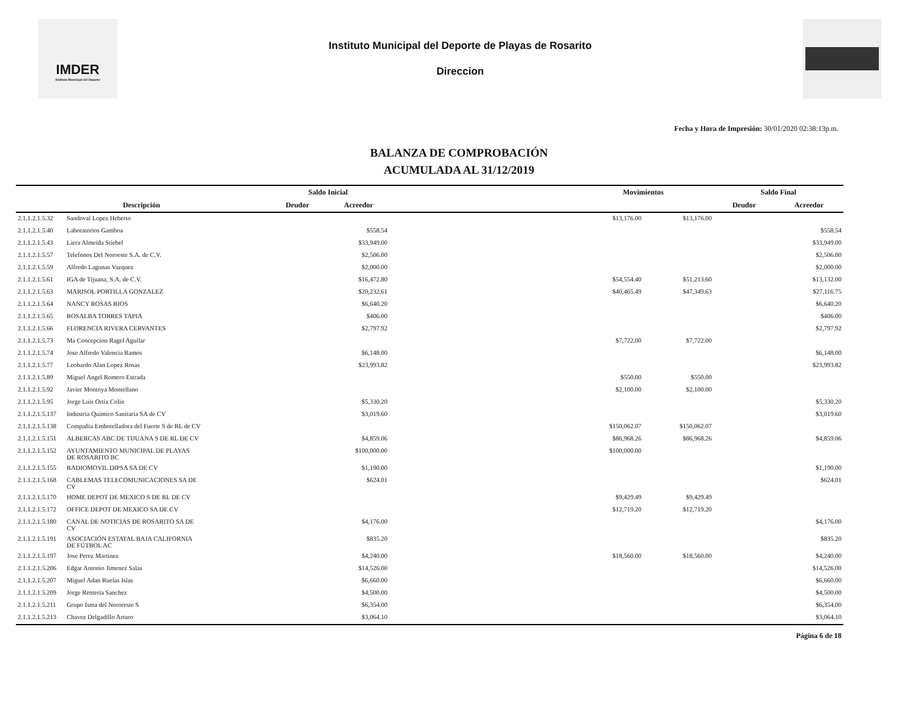IMDER
Instituto Municipal del Deporte
Instituto Municipal del Deporte de Playas de Rosarito
Direccion
Fecha y Hora de Impresión: 30/01/2020 02:38:13p.m.
BALANZA DE COMPROBACIÓN
ACUMULADA AL 31/12/2019
| | | Saldo Inicial | | | Movimientos | | Saldo Final | |
| --- | --- | --- | --- | --- | --- | --- | --- | --- |
| Descripción | | Deudor | Acreedor | | | | Deudor | Acreedor |
| 2.1.1.2.1.5.32 | Sandoval Lopez Heberto | | | | $13,176.00 | $13,176.00 | | |
| 2.1.1.2.1.5.40 | Laboratorios Gamboa | | $558.54 | | | | | $558.54 |
| 2.1.1.2.1.5.43 | Liera Almeida Stiebel | | $33,949.00 | | | | | $33,949.00 |
| 2.1.1.2.1.5.57 | Telefonos Del Noroeste S.A. de C.V. | | $2,506.00 | | | | | $2,506.00 |
| 2.1.1.2.1.5.59 | Alfredo Lagunas Vazquez | | $2,000.00 | | | | | $2,000.00 |
| 2.1.1.2.1.5.61 | IGA de Tijuana, S.A. de C.V. | | $16,472.80 | | $54,554.40 | $51,213.60 | | $13,132.00 |
| 2.1.1.2.1.5.63 | MARISOL PORTILLA GONZALEZ | | $20,232.61 | | $40,465.49 | $47,349.63 | | $27,116.75 |
| 2.1.1.2.1.5.64 | NANCY ROSAS RIOS | | $6,640.20 | | | | | $6,640.20 |
| 2.1.1.2.1.5.65 | ROSALBA TORRES TAPIA | | $406.00 | | | | | $406.00 |
| 2.1.1.2.1.5.66 | FLORENCIA RIVERA CERVANTES | | $2,797.92 | | | | | $2,797.92 |
| 2.1.1.2.1.5.73 | Ma Concepcion Ragel Aguilar | | | | $7,722.00 | $7,722.00 | | |
| 2.1.1.2.1.5.74 | Jose Alfredo Valencia Ramos | | $6,148.00 | | | | | $6,148.00 |
| 2.1.1.2.1.5.77 | Leobardo Alan Lopez Rosas | | $23,993.82 | | | | | $23,993.82 |
| 2.1.1.2.1.5.89 | Miguel Angel Romero Estrada | | | | $550.00 | $550.00 | | |
| 2.1.1.2.1.5.92 | Javier Montoya Montellano | | | | $2,100.00 | $2,100.00 | | |
| 2.1.1.2.1.5.95 | Jorge Luis Ortiz Colin | | $5,330.20 | | | | | $5,330.20 |
| 2.1.1.2.1.5.137 | Industria Quimico Sanitaria SA de CV | | $3,019.60 | | | | | $3,019.60 |
| 2.1.1.2.1.5.138 | Compañia Embotelladora del Fuerte S de RL de CV | | | | $150,062.07 | $150,062.07 | | |
| 2.1.1.2.1.5.151 | ALBERCAS ABC DE TIJUANA S DE RL DE CV | | $4,859.06 | | $86,968.26 | $86,968.26 | | $4,859.06 |
| 2.1.1.2.1.5.152 | AYUNTAMIENTO MUNICIPAL DE PLAYAS DE ROSARITO BC | | $100,000.00 | | $100,000.00 | | | |
| 2.1.1.2.1.5.155 | RADIOMOVIL DIPSA SA DE CV | | $1,190.00 | | | | | $1,190.00 |
| 2.1.1.2.1.5.168 | CABLEMAS TELECOMUNICACIONES SA DE CV | | $624.01 | | | | | $624.01 |
| 2.1.1.2.1.5.170 | HOME DEPOT DE MEXICO S DE RL DE CV | | | | $9,429.49 | $9,429.49 | | |
| 2.1.1.2.1.5.172 | OFFICE DEPOT DE MEXICO SA DE CV | | | | $12,719.20 | $12,719.20 | | |
| 2.1.1.2.1.5.180 | CANAL DE NOTICIAS DE ROSARITO SA DE CV | | $4,176.00 | | | | | $4,176.00 |
| 2.1.1.2.1.5.191 | ASOCIACIÓN ESTATAL BAJA CALIFORNIA DE FÚTBOL AC | | $835.20 | | | | | $835.20 |
| 2.1.1.2.1.5.197 | Jose Perez Martinez | | $4,240.00 | | $18,560.00 | $18,560.00 | | $4,240.00 |
| 2.1.1.2.1.5.206 | Edgar Antonio Jimenez Salas | | $14,526.00 | | | | | $14,526.00 |
| 2.1.1.2.1.5.207 | Miguel Adan Ruelas Islas | | $6,660.00 | | | | | $6,660.00 |
| 2.1.1.2.1.5.209 | Jorge Renteria Sanchez | | $4,500.00 | | | | | $4,500.00 |
| 2.1.1.2.1.5.211 | Grupo Isma del Nororeste S | | $6,354.00 | | | | | $6,354.00 |
| 2.1.1.2.1.5.213 | Chavez Delgadillo Arturo | | $3,064.10 | | | | | $3,064.10 |
Página 6 de 18